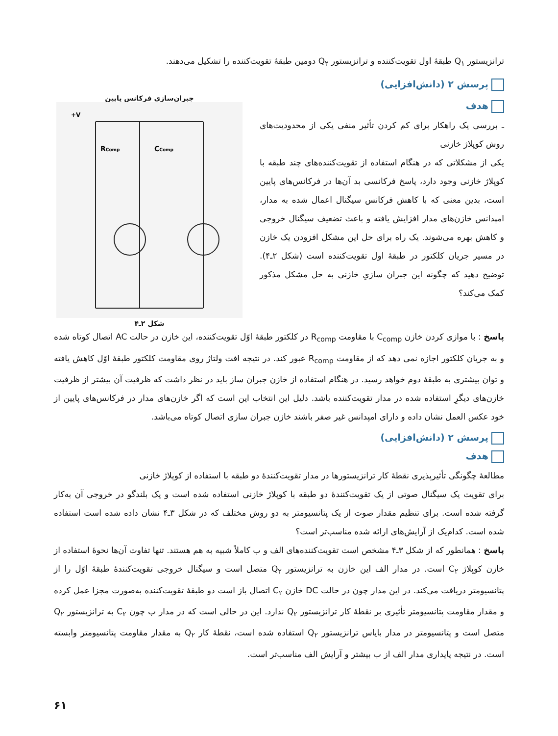ترانزیستور Q<sub>۱</sub> طبقهٔ اول تقویت‌کننده و ترانزیستور Q<sub>۲</sub> دومین طبقهٔ تقویت‌کننده را تشکیل می‌دهند.
پرسش ۲ (دانش‌افزایی)
هدف
ـ بررسی یک راهکار برای کم کردن تأثیر منفی یکی از محدودیت‌های روش کوپلاژ خازنی
یکی از مشکلاتی که در هنگام استفاده از تقویت‌کننده‌های چند طبقه با کوپلاژ خازنی وجود دارد، پاسخ فرکانسی بد آن‌ها در فرکانس‌های پایین است، بدین معنی که با کاهش فرکانس سیگنال اعمال شده به مدار، امپدانس خازن‌های مدار افزایش یافته و باعث تضعیف سیگنال خروجی و کاهش بهره می‌شوند. یک راه برای حل این مشکل افزودن یک خازن در مسیر جریان کلکتور در طبقهٔ اول تقویت‌کننده است (شکل ۲ـ۴). توضیح دهید که چگونه این جبران سازیِ خازنی به حل مشکل مذکور کمک می‌کند؟
جبران‌سازی فرکانس پایین
+V
RComp
CComp
شکل ۲ـ۴
پاسخ : با موازی کردن خازن C<sub>comp</sub> با مقاومت R<sub>comp</sub> در کلکتور طبقهٔ اوّل تقویت‌کننده، این خازن در حالت AC اتصال کوتاه شده و به جریان کلکتور اجازه نمی دهد که از مقاومت R<sub>comp</sub> عبور کند. در نتیجه افت ولتاژ روی مقاومت کلکتور طبقهٔ اوّل کاهش یافته و توان بیشتری به طبقهٔ دوم خواهد رسید. در هنگام استفاده از خازن جبران ساز باید در نظر داشت که ظرفیت آن بیشتر از ظرفیت خازن‌های دیگرِ استفاده شده در مدار تقویت‌کننده باشد. دلیل این انتخاب این است که اگر خازن‌های مدار در فرکانس‌های پایین از خود عکس العمل نشان داده و دارای امپدانس غیر صفر باشند خازن جبران سازی اتصال کوتاه می‌باشد.
پرسش ۲ (دانش‌افزایی)
هدف
مطالعهٔ چگونگی تأثیرپذیری نقطهٔ کار ترانزیستورها در مدار تقویت‌کنندهٔ دو طبقه با استفاده از کوپلاژ خازنی
برای تقویت یک سیگنال صوتی از یک تقویت‌کنندهٔ دو طبقه با کوپلاژ خازنی استفاده شده است و یک بلندگو در خروجی آن به‌کار گرفته شده است. برای تنظیم مقدار صوت از یک پتانسیومتر به دو روش مختلف که در شکل ۳ـ۴ نشان داده شده است استفاده شده است. کدام‌یک از آرایش‌های ارائه شده مناسب‌تر است؟
پاسخ : همانطور که از شکل ۳ـ۴ مشخص است تقویت‌کننده‌های الف و ب کاملاً شبیه به هم هستند. تنها تفاوت آن‌ها نحوهٔ استفاده از خازن کوپلاژ C<sub>۲</sub> است. در مدار الف این خازن به ترانزیستور Q<sub>۲</sub> متصل است و سیگنال خروجی تقویت‌کنندهٔ طبقهٔ اوّل را از پتانسیومتر دریافت می‌کند. در این مدار چون در حالت DC خازن C<sub>۲</sub> اتصال باز است دو طبقهٔ تقویت‌کننده به‌صورت مجزا عمل کرده و مقدار مقاومت پتانسیومتر تأثیری بر نقطهٔ کار ترانزیستور Q<sub>۲</sub> ندارد. این در حالی است که در مدار ب چون C<sub>۲</sub> به ترانزیستور Q<sub>۲</sub> متصل است و پتانسیومتر در مدار بایاس ترانزیستور Q<sub>۲</sub> استفاده شده است، نقطهٔ کار Q<sub>۲</sub> به مقدار مقاومت پتانسیومتر وابسته است. در نتیجه پایداری مدار الف از ب بیشتر و آرایش الف مناسب‌تر است.
۶۱